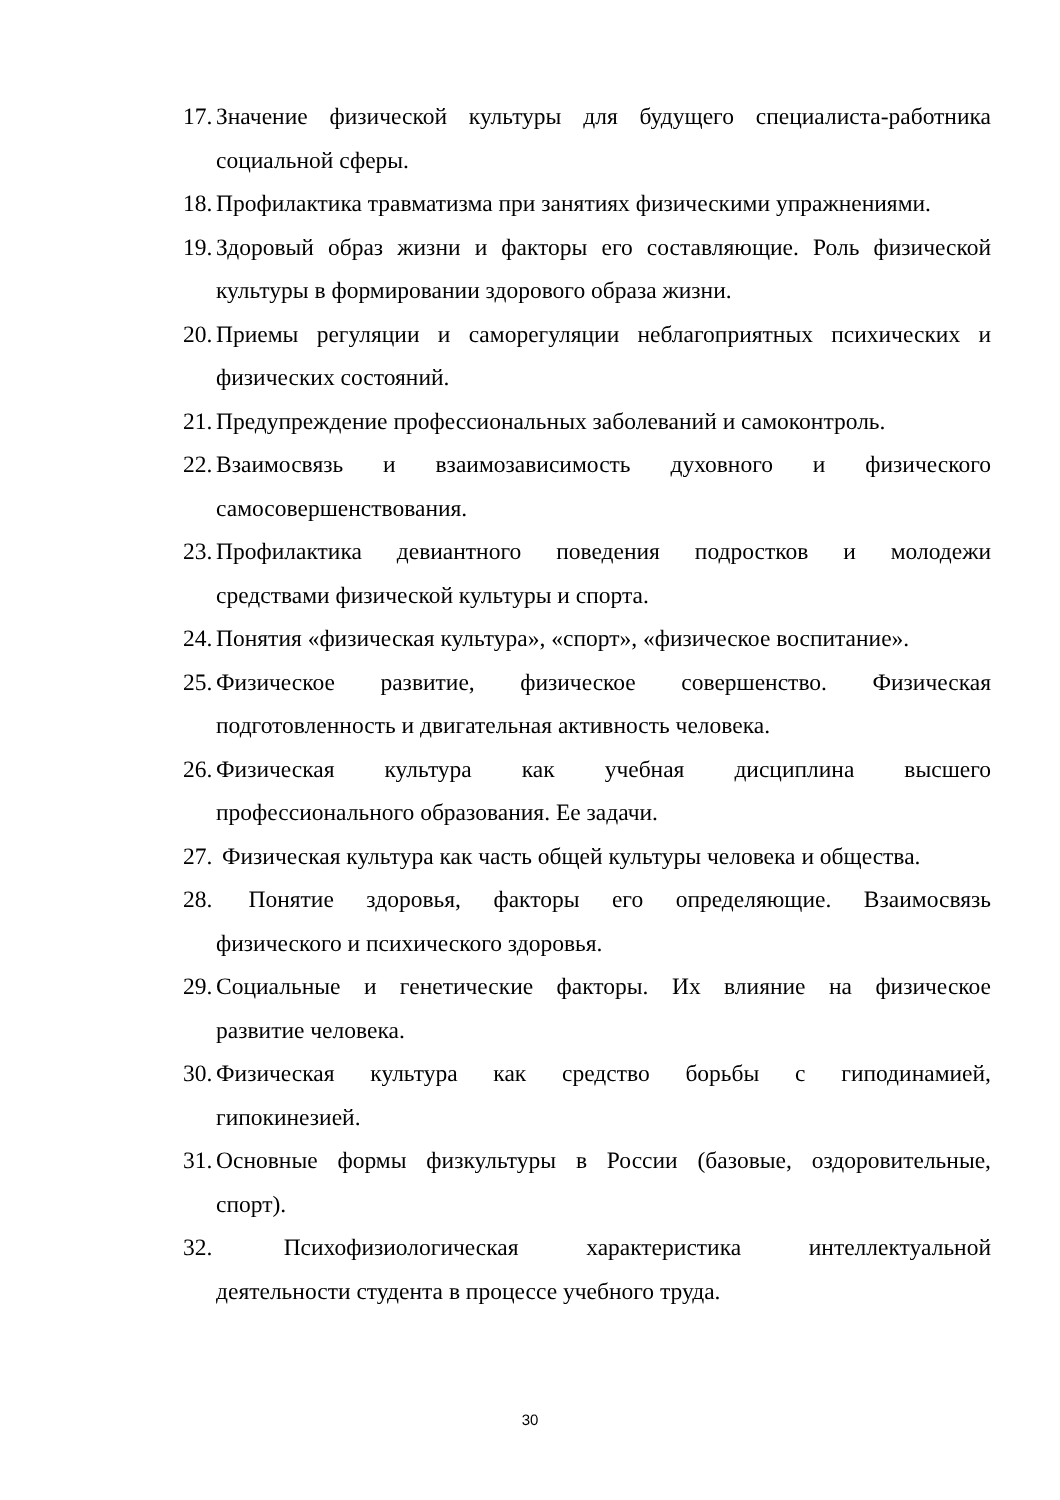17. Значение физической культуры для будущего специалиста-работника
социальной сферы.
18. Профилактика травматизма при занятиях физическими упражнениями.
19. Здоровый образ жизни и факторы его составляющие. Роль физической
культуры в формировании здорового образа жизни.
20. Приемы регуляции и саморегуляции неблагоприятных психических и
физических состояний.
21. Предупреждение профессиональных заболеваний и самоконтроль.
22. Взаимосвязь и взаимозависимость духовного и физического
самосовершенствования.
23. Профилактика девиантного поведения подростков и молодежи
средствами физической культуры и спорта.
24. Понятия «физическая культура», «спорт», «физическое воспитание».
25. Физическое развитие, физическое совершенство. Физическая
подготовленность и двигательная активность человека.
26. Физическая культура как учебная дисциплина высшего
профессионального образования. Ее задачи.
27. Физическая культура как часть общей культуры человека и общества.
28. Понятие здоровья, факторы его определяющие. Взаимосвязь
физического и психического здоровья.
29. Социальные и генетические факторы. Их влияние на физическое
развитие человека.
30. Физическая культура как средство борьбы с гиподинамией,
гипокинезией.
31. Основные формы физкультуры в России (базовые, оздоровительные,
спорт).
32. Психофизиологическая характеристика интеллектуальной
деятельности студента в процессе учебного труда.
30